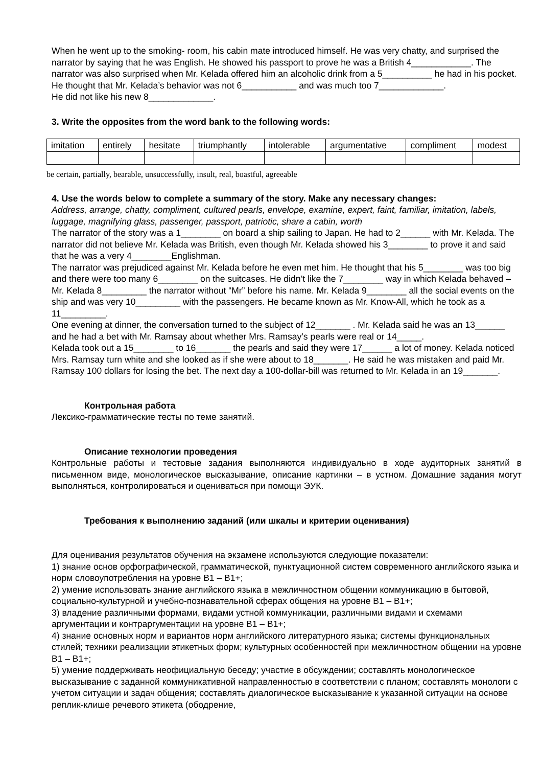When he went up to the smoking- room, his cabin mate introduced himself. He was very chatty, and surprised the narrator by saying that he was English. He showed his passport to prove he was a British 4____________. The narrator was also surprised when Mr. Kelada offered him an alcoholic drink from a 5__________ he had in his pocket. He thought that Mr. Kelada’s behavior was not 6___________ and was much too 7_____________.
He did not like his new 8_____________.
3. Write the opposites from the word bank to the following words:
| imitation | entirely | hesitate | triumphantly | intolerable | argumentative | compliment | modest |
be certain, partially, bearable, unsuccessfully, insult, real, boastful, agreeable
4. Use the words below to complete a summary of the story. Make any necessary changes:
Address, arrange, chatty, compliment, cultured pearls, envelope, examine, expert, faint, familiar, imitation, labels, luggage, magnifying glass, passenger, passport, patriotic, share a cabin, worth
The narrator of the story was a 1________ on board a ship sailing to Japan. He had to 2______ with Mr. Kelada. The narrator did not believe Mr. Kelada was British, even though Mr. Kelada showed his 3________ to prove it and said that he was a very 4________Englishman.
The narrator was prejudiced against Mr. Kelada before he even met him. He thought that his 5________ was too big and there were too many 6________ on the suitcases. He didn’t like the 7________ way in which Kelada behaved – Mr. Kelada 8_________ the narrator without “Mr” before his name. Mr. Kelada 9________ all the social events on the ship and was very 10_________ with the passengers. He became known as Mr. Know-All, which he took as a 11_________.
One evening at dinner, the conversation turned to the subject of 12_______ . Mr. Kelada said he was an 13______ and he had a bet with Mr. Ramsay about whether Mrs. Ramsay’s pearls were real or 14_____.
Kelada took out a 15________ to 16_______ the pearls and said they were 17______ a lot of money. Kelada noticed Mrs. Ramsay turn white and she looked as if she were about to 18_______. He said he was mistaken and paid Mr. Ramsay 100 dollars for losing the bet. The next day a 100-dollar-bill was returned to Mr. Kelada in an 19_______.
Контрольная работа
Лексико-грамматические тесты по теме занятий.
Описание технологии проведения
Контрольные работы и тестовые задания выполняются индивидуально в ходе аудиторных занятий в письменном виде, монологическое высказывание, описание картинки – в устном. Домашние задания могут выполняться, контролироваться и оцениваться при помощи ЭУК.
Требования к выполнению заданий (или шкалы и критерии оценивания)
Для оценивания результатов обучения на экзамене используются следующие показатели:
1) знание основ орфографической, грамматической, пунктуационной систем современного английского языка и норм словоупотребления на уровне B1 – B1+;
2) умение использовать знание английского языка в межличностном общении коммуникацию в бытовой, социально-культурной и учебно-познавательной сферах общения на уровне B1 – B1+;
3) владение различными формами, видами устной коммуникации, различными видами и схемами аргументации и контраргументации на уровне B1 – B1+;
4) знание основных норм и вариантов норм английского литературного языка; системы функциональных стилей; техники реализации этикетных форм; культурных особенностей при межличностном общении на уровне B1 – B1+;
5) умение поддерживать неофициальную беседу; участие в обсуждении; составлять монологическое высказывание с заданной коммуникативной направленностью в соответствии с планом; составлять монологи с учетом ситуации и задач общения; составлять диалогическое высказывание к указанной ситуации на основе реплик-клише речевого этикета (ободрение,